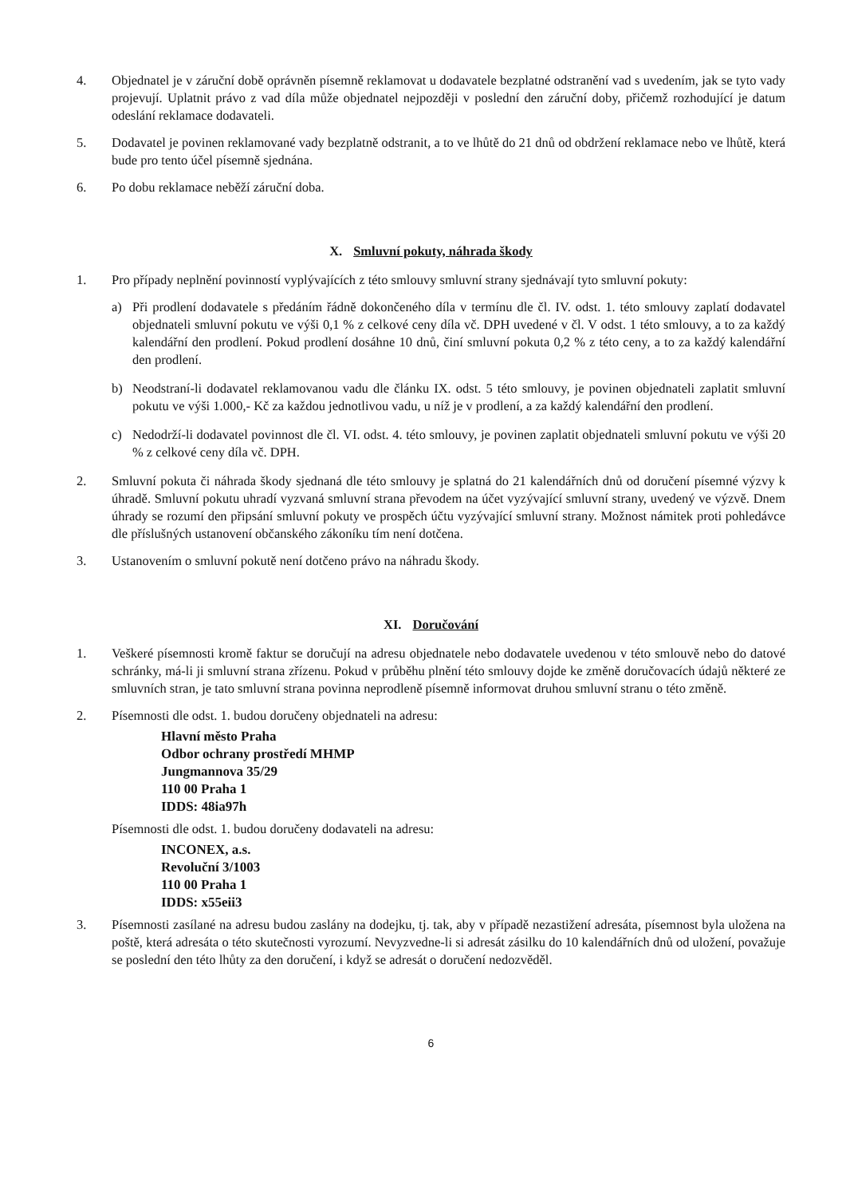4. Objednatel je v záruční době oprávněn písemně reklamovat u dodavatele bezplatné odstranění vad s uvedením, jak se tyto vady projevují. Uplatnit právo z vad díla může objednatel nejpozději v poslední den záruční doby, přičemž rozhodující je datum odeslání reklamace dodavateli.
5. Dodavatel je povinen reklamované vady bezplatně odstranit, a to ve lhůtě do 21 dnů od obdržení reklamace nebo ve lhůtě, která bude pro tento účel písemně sjednána.
6. Po dobu reklamace neběží záruční doba.
X. Smluvní pokuty, náhrada škody
1. Pro případy neplnění povinností vyplývajících z této smlouvy smluvní strany sjednávají tyto smluvní pokuty:
a) Při prodlení dodavatele s předáním řádně dokončeného díla v termínu dle čl. IV. odst. 1. této smlouvy zaplatí dodavatel objednateli smluvní pokutu ve výši 0,1 % z celkové ceny díla vč. DPH uvedené v čl. V odst. 1 této smlouvy, a to za každý kalendářní den prodlení. Pokud prodlení dosáhne 10 dnů, činí smluvní pokuta 0,2 % z této ceny, a to za každý kalendářní den prodlení.
b) Neodstraní-li dodavatel reklamovanou vadu dle článku IX. odst. 5 této smlouvy, je povinen objednateli zaplatit smluvní pokutu ve výši 1.000,- Kč za každou jednotlivou vadu, u níž je v prodlení, a za každý kalendářní den prodlení.
c) Nedodrží-li dodavatel povinnost dle čl. VI. odst. 4. této smlouvy, je povinen zaplatit objednateli smluvní pokutu ve výši 20 % z celkové ceny díla vč. DPH.
2. Smluvní pokuta či náhrada škody sjednaná dle této smlouvy je splatná do 21 kalendářních dnů od doručení písemné výzvy k úhradě. Smluvní pokutu uhradí vyzvaná smluvní strana převodem na účet vyzývající smluvní strany, uvedený ve výzvě. Dnem úhrady se rozumí den připsání smluvní pokuty ve prospěch účtu vyzývající smluvní strany. Možnost námitek proti pohledávce dle příslušných ustanovení občanského zákoníku tím není dotčena.
3. Ustanovením o smluvní pokutě není dotčeno právo na náhradu škody.
XI. Doručování
1. Veškeré písemnosti kromě faktur se doručují na adresu objednatele nebo dodavatele uvedenou v této smlouvě nebo do datové schránky, má-li ji smluvní strana zřízenu. Pokud v průběhu plnění této smlouvy dojde ke změně doručovacích údajů některé ze smluvních stran, je tato smluvní strana povinna neprodleně písemně informovat druhou smluvní stranu o této změně.
2. Písemnosti dle odst. 1. budou doručeny objednateli na adresu:
Hlavní město Praha
Odbor ochrany prostředí MHMP
Jungmannova 35/29
110 00 Praha 1
IDDS: 48ia97h
Písemnosti dle odst. 1. budou doručeny dodavateli na adresu:
INCONEX, a.s.
Revoluční 3/1003
110 00 Praha 1
IDDS: x55eii3
3. Písemnosti zasílané na adresu budou zaslány na dodejku, tj. tak, aby v případě nezastižení adresáta, písemnost byla uložena na poště, která adresáta o této skutečnosti vyrozumí. Nevyzvedne-li si adresát zásilku do 10 kalendářních dnů od uložení, považuje se poslední den této lhůty za den doručení, i když se adresát o doručení nedozvěděl.
6